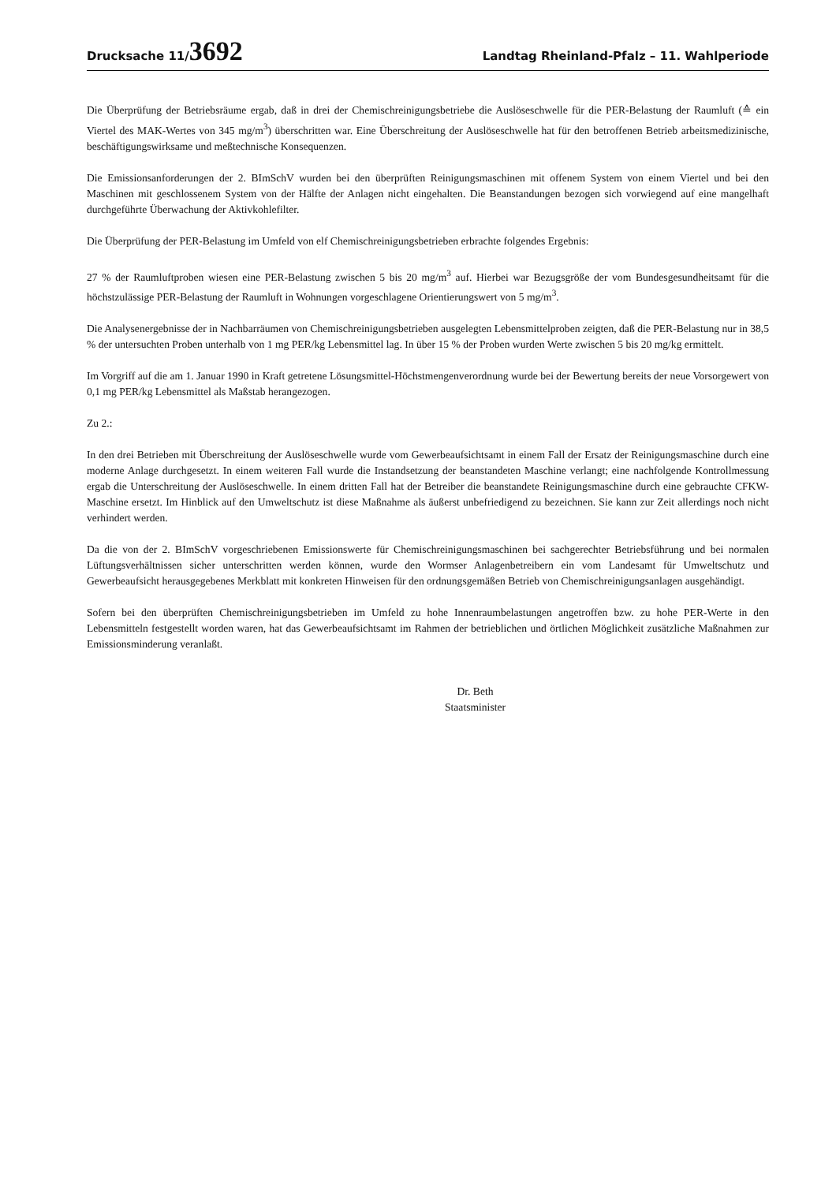Drucksache 11/3692
Landtag Rheinland-Pfalz – 11. Wahlperiode
Die Überprüfung der Betriebsräume ergab, daß in drei der Chemischreinigungsbetriebe die Auslöseschwelle für die PER-Belastung der Raumluft (≙ ein Viertel des MAK-Wertes von 345 mg/m<sup>3</sup>) überschritten war. Eine Überschreitung der Auslöseschwelle hat für den betroffenen Betrieb arbeitsmedizinische, beschäftigungswirksame und meßtechnische Konsequenzen.
Die Emissionsanforderungen der 2. BImSchV wurden bei den überprüften Reinigungsmaschinen mit offenem System von einem Viertel und bei den Maschinen mit geschlossenem System von der Hälfte der Anlagen nicht eingehalten. Die Beanstandungen bezogen sich vorwiegend auf eine mangelhaft durchgeführte Überwachung der Aktivkohlefilter.
Die Überprüfung der PER-Belastung im Umfeld von elf Chemischreinigungsbetrieben erbrachte folgendes Ergebnis:
27 % der Raumluftproben wiesen eine PER-Belastung zwischen 5 bis 20 mg/m<sup>3</sup> auf. Hierbei war Bezugsgröße der vom Bundesgesundheitsamt für die höchstzulässige PER-Belastung der Raumluft in Wohnungen vorgeschlagene Orientierungswert von 5 mg/m<sup>3</sup>.
Die Analysenergebnisse der in Nachbarräumen von Chemischreinigungsbetrieben ausgelegten Lebensmittelproben zeigten, daß die PER-Belastung nur in 38,5 % der untersuchten Proben unterhalb von 1 mg PER/kg Lebensmittel lag. In über 15 % der Proben wurden Werte zwischen 5 bis 20 mg/kg ermittelt.
Im Vorgriff auf die am 1. Januar 1990 in Kraft getretene Lösungsmittel-Höchstmengenverordnung wurde bei der Bewertung bereits der neue Vorsorgewert von 0,1 mg PER/kg Lebensmittel als Maßstab herangezogen.
Zu 2.:
In den drei Betrieben mit Überschreitung der Auslöseschwelle wurde vom Gewerbeaufsichtsamt in einem Fall der Ersatz der Reinigungsmaschine durch eine moderne Anlage durchgesetzt. In einem weiteren Fall wurde die Instandsetzung der beanstandeten Maschine verlangt; eine nachfolgende Kontrollmessung ergab die Unterschreitung der Auslöseschwelle. In einem dritten Fall hat der Betreiber die beanstandete Reinigungsmaschine durch eine gebrauchte CFKW-Maschine ersetzt. Im Hinblick auf den Umweltschutz ist diese Maßnahme als äußerst unbefriedigend zu bezeichnen. Sie kann zur Zeit allerdings noch nicht verhindert werden.
Da die von der 2. BImSchV vorgeschriebenen Emissionswerte für Chemischreinigungsmaschinen bei sachgerechter Betriebsführung und bei normalen Lüftungsverhältnissen sicher unterschritten werden können, wurde den Wormser Anlagenbetreibern ein vom Landesamt für Umweltschutz und Gewerbeaufsicht herausgegebenes Merkblatt mit konkreten Hinweisen für den ordnungsgemäßen Betrieb von Chemischreinigungsanlagen ausgehändigt.
Sofern bei den überprüften Chemischreinigungsbetrieben im Umfeld zu hohe Innenraumbelastungen angetroffen bzw. zu hohe PER-Werte in den Lebensmitteln festgestellt worden waren, hat das Gewerbeaufsichtsamt im Rahmen der betrieblichen und örtlichen Möglichkeit zusätzliche Maßnahmen zur Emissionsminderung veranlaßt.
Dr. Beth
Staatsminister